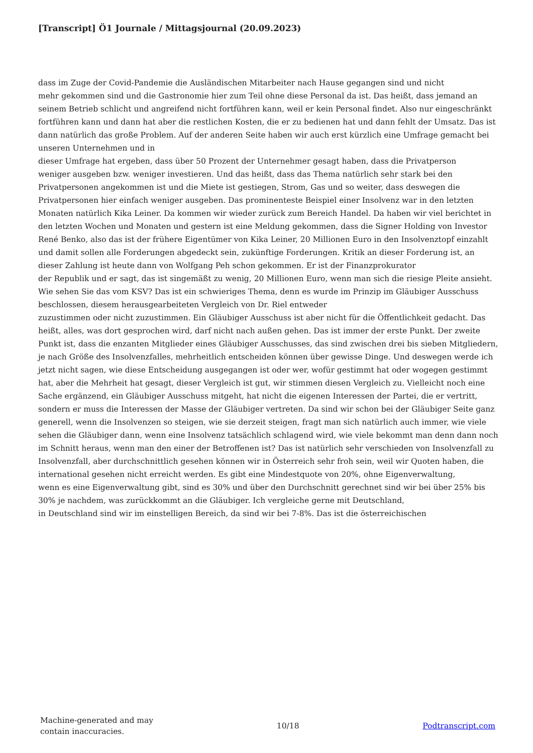[Transcript] Ö1 Journale / Mittagsjournal (20.09.2023)
dass im Zuge der Covid-Pandemie die Ausländischen Mitarbeiter nach Hause gegangen sind und nicht
mehr gekommen sind und die Gastronomie hier zum Teil ohne diese Personal da ist. Das heißt, dass jemand an seinem Betrieb schlicht und angreifend nicht fortführen kann, weil er kein Personal findet. Also nur eingeschränkt fortführen kann und dann hat aber die restlichen Kosten, die er zu bedienen hat und dann fehlt der Umsatz. Das ist dann natürlich das große Problem. Auf der anderen Seite haben wir auch erst kürzlich eine Umfrage gemacht bei unseren Unternehmen und in
dieser Umfrage hat ergeben, dass über 50 Prozent der Unternehmer gesagt haben, dass die Privatperson
weniger ausgeben bzw. weniger investieren. Und das heißt, dass das Thema natürlich sehr stark bei den Privatpersonen angekommen ist und die Miete ist gestiegen, Strom, Gas und so weiter, dass deswegen die Privatpersonen hier einfach weniger ausgeben. Das prominenteste Beispiel einer Insolvenz war in den letzten Monaten natürlich Kika Leiner. Da kommen wir wieder zurück zum Bereich Handel. Da haben wir viel berichtet in den letzten Wochen und Monaten und gestern ist eine Meldung gekommen, dass die Signer Holding von Investor René Benko, also das ist der frühere Eigentümer von Kika Leiner, 20 Millionen Euro in den Insolvenztopf einzahlt und damit sollen alle Forderungen abgedeckt sein, zukünftige Forderungen. Kritik an dieser Forderung ist, an dieser Zahlung ist heute dann von Wolfgang Peh schon gekommen. Er ist der Finanzprokurator
der Republik und er sagt, das ist singemäßt zu wenig, 20 Millionen Euro, wenn man sich die riesige Pleite ansieht. Wie sehen Sie das vom KSV? Das ist ein schwieriges Thema, denn es wurde im Prinzip im Gläubiger Ausschuss beschlossen, diesem herausgearbeiteten Vergleich von Dr. Riel entweder
zuzustimmen oder nicht zuzustimmen. Ein Gläubiger Ausschuss ist aber nicht für die Öffentlichkeit gedacht. Das heißt, alles, was dort gesprochen wird, darf nicht nach außen gehen. Das ist immer der erste Punkt. Der zweite Punkt ist, dass die enzanten Mitglieder eines Gläubiger Ausschusses, das sind zwischen drei bis sieben Mitgliedern, je nach Größe des Insolvenzfalles, mehrheitlich entscheiden können über gewisse Dinge. Und deswegen werde ich jetzt nicht sagen, wie diese Entscheidung ausgegangen ist oder wer, wofür gestimmt hat oder wogegen gestimmt hat, aber die Mehrheit hat gesagt, dieser Vergleich ist gut, wir stimmen diesen Vergleich zu. Vielleicht noch eine Sache ergänzend, ein Gläubiger Ausschuss mitgeht, hat nicht die eigenen Interessen der Partei, die er vertritt, sondern er muss die Interessen der Masse der Gläubiger vertreten. Da sind wir schon bei der Gläubiger Seite ganz generell, wenn die Insolvenzen so steigen, wie sie derzeit steigen, fragt man sich natürlich auch immer, wie viele sehen die Gläubiger dann, wenn eine Insolvenz tatsächlich schlagend wird, wie viele bekommt man denn dann noch im Schnitt heraus, wenn man den einer der Betroffenen ist? Das ist natürlich sehr verschieden von Insolvenzfall zu Insolvenzfall, aber durchschnittlich gesehen können wir in Österreich sehr froh sein, weil wir Quoten haben, die international gesehen nicht erreicht werden. Es gibt eine Mindestquote von 20%, ohne Eigenverwaltung,
wenn es eine Eigenverwaltung gibt, sind es 30% und über den Durchschnitt gerechnet sind wir bei über 25% bis 30% je nachdem, was zurückkommt an die Gläubiger. Ich vergleiche gerne mit Deutschland,
in Deutschland sind wir im einstelligen Bereich, da sind wir bei 7-8%. Das ist die österreichischen
Machine-generated and may
contain inaccuracies.
10/18 Podtranscript.com